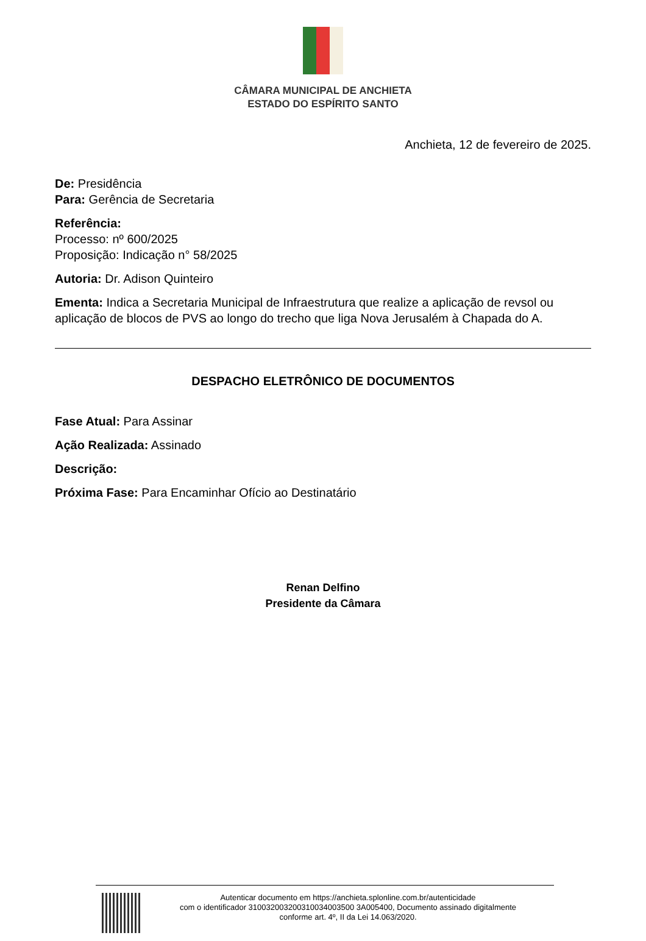CÂMARA MUNICIPAL DE ANCHIETA
ESTADO DO ESPÍRITO SANTO
Anchieta, 12 de fevereiro de 2025.
De: Presidência
Para: Gerência de Secretaria
Referência:
Processo: nº 600/2025
Proposição: Indicação n° 58/2025
Autoria: Dr. Adison Quinteiro
Ementa: Indica a Secretaria Municipal de Infraestrutura que realize a aplicação de revsol ou aplicação de blocos de PVS ao longo do trecho que liga Nova Jerusalém à Chapada do A.
DESPACHO ELETRÔNICO DE DOCUMENTOS
Fase Atual: Para Assinar
Ação Realizada: Assinado
Descrição:
Próxima Fase: Para Encaminhar Ofício ao Destinatário
Renan Delfino
Presidente da Câmara
Autenticar documento em https://anchieta.splonline.com.br/autenticidade
com o identificador 310032003200310034003500 3A005400, Documento assinado digitalmente
conforme art. 4º, II da Lei 14.063/2020.